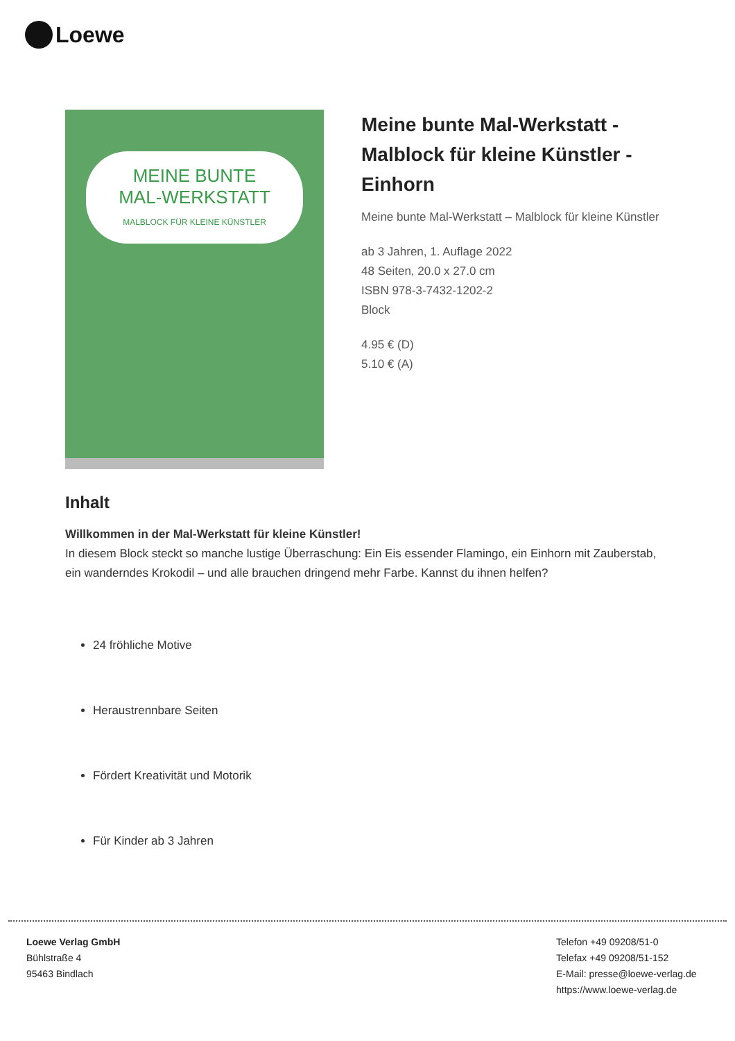Loewe
MEINE BUNTE
MAL-WERKSTATT
MALBLOCK FÜR KLEINE KÜNSTLER
Meine bunte Mal-Werkstatt - Malblock für kleine Künstler - Einhorn
Meine bunte Mal-Werkstatt – Malblock für kleine Künstler
ab 3 Jahren, 1. Auflage 2022
48 Seiten, 20.0 x 27.0 cm
ISBN 978-3-7432-1202-2
Block
4.95 € (D)
5.10 € (A)
Inhalt
Willkommen in der Mal-Werkstatt für kleine Künstler!
In diesem Block steckt so manche lustige Überraschung: Ein Eis essender Flamingo, ein Einhorn mit Zauberstab, ein wanderndes Krokodil – und alle brauchen dringend mehr Farbe. Kannst du ihnen helfen?
24 fröhliche Motive
Heraustrennbare Seiten
Fördert Kreativität und Motorik
Für Kinder ab 3 Jahren
Loewe Verlag GmbH
Bühlstraße 4
95463 Bindlach
Telefon +49 09208/51-0
Telefax +49 09208/51-152
E-Mail: presse@loewe-verlag.de
https://www.loewe-verlag.de